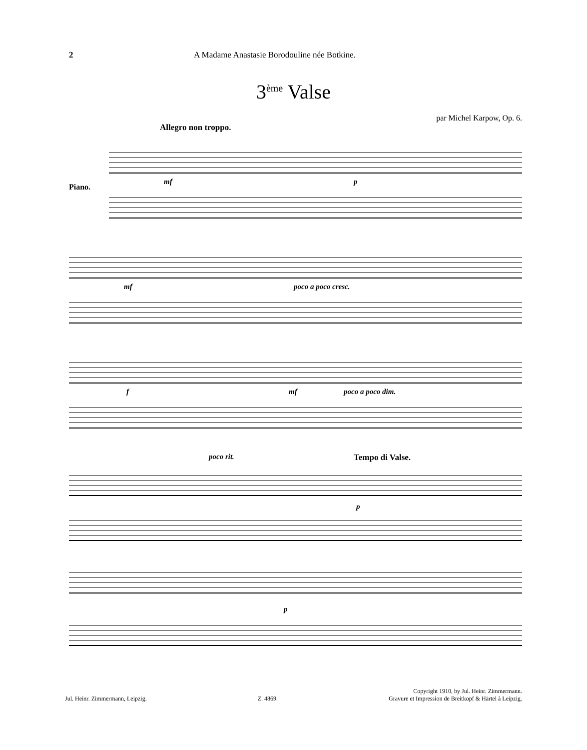2 A Madame Anastasie Borodouline née Botkine.
3<sup>ème</sup> Valse
par Michel Karpow, Op. 6.
Allegro non troppo.
Piano.
mf p
mf poco a poco cresc.
f mf poco a poco dim.
poco rit.
p
Tempo di Valse.
p
Jul. Heinr. Zimmermann, Leipzig. Z. 4869. Copyright 1910, by Jul. Heinr. Zimmermann.
Gravure et Impression de Breitkopf & Härtel à Leipzig.